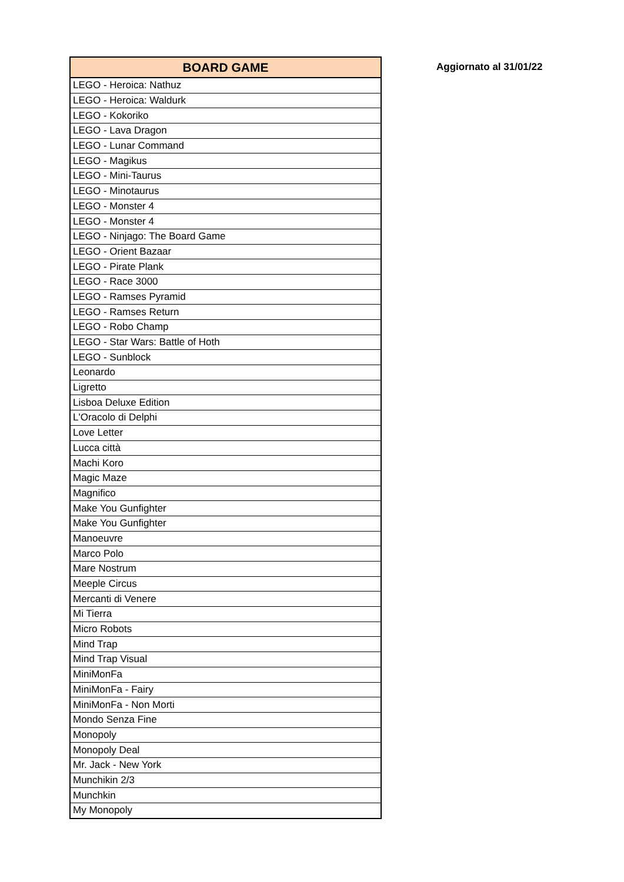| BOARD GAME |
| --- |
| LEGO - Heroica: Nathuz |
| LEGO - Heroica: Waldurk |
| LEGO - Kokoriko |
| LEGO - Lava Dragon |
| LEGO - Lunar Command |
| LEGO - Magikus |
| LEGO - Mini-Taurus |
| LEGO - Minotaurus |
| LEGO - Monster 4 |
| LEGO - Monster 4 |
| LEGO - Ninjago: The Board Game |
| LEGO - Orient Bazaar |
| LEGO - Pirate Plank |
| LEGO - Race 3000 |
| LEGO - Ramses Pyramid |
| LEGO - Ramses Return |
| LEGO - Robo Champ |
| LEGO - Star Wars: Battle of Hoth |
| LEGO - Sunblock |
| Leonardo |
| Ligretto |
| Lisboa Deluxe Edition |
| L'Oracolo di Delphi |
| Love Letter |
| Lucca città |
| Machi Koro |
| Magic Maze |
| Magnifico |
| Make You Gunfighter |
| Make You Gunfighter |
| Manoeuvre |
| Marco Polo |
| Mare Nostrum |
| Meeple Circus |
| Mercanti di Venere |
| Mi Tierra |
| Micro Robots |
| Mind Trap |
| Mind Trap Visual |
| MiniMonFa |
| MiniMonFa - Fairy |
| MiniMonFa - Non Morti |
| Mondo Senza Fine |
| Monopoly |
| Monopoly Deal |
| Mr. Jack - New York |
| Munchikin 2/3 |
| Munchkin |
| My Monopoly |
Aggiornato al 31/01/22